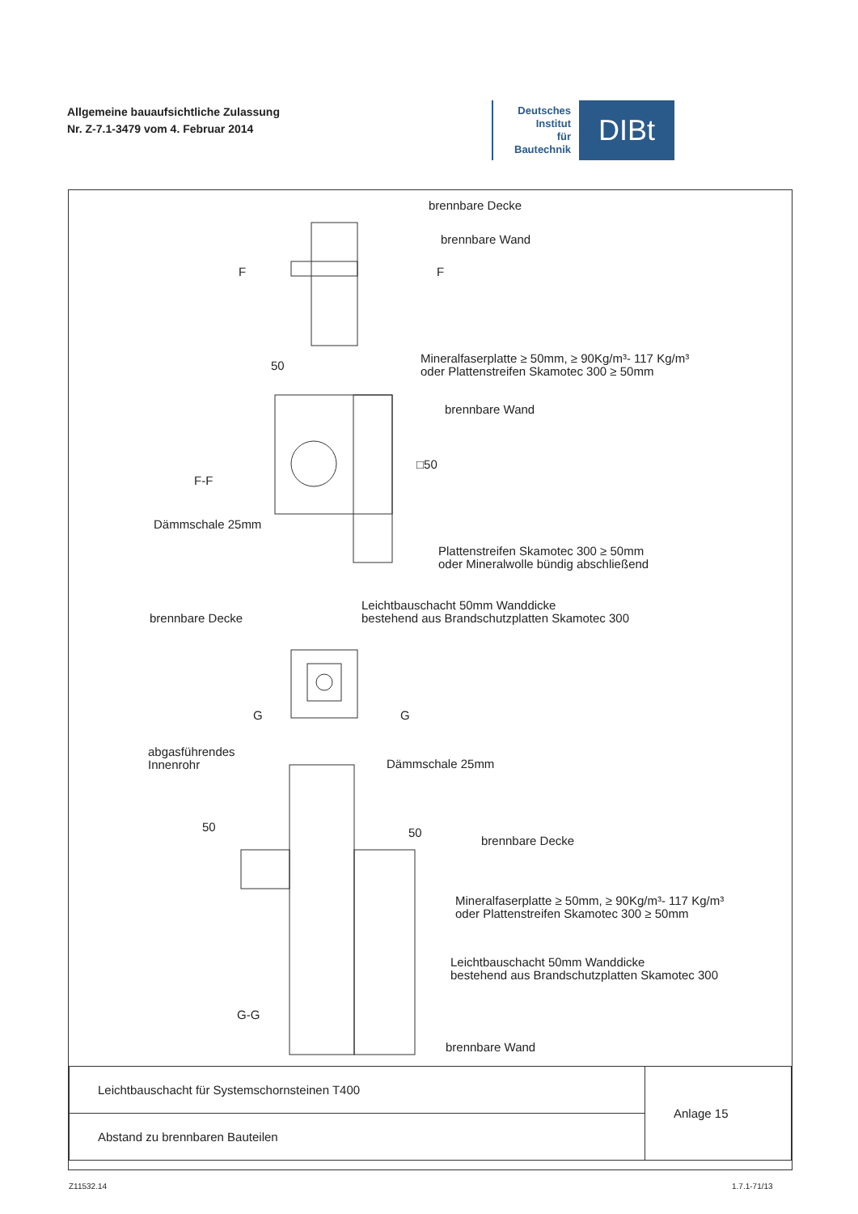Allgemeine bauaufsichtliche Zulassung
Nr. Z-7.1-3479 vom 4. Februar 2014
Deutsches
Institut
für
Bautechnik
DIBt
brennbare Decke
brennbare Wand
F F
50 Mineralfaserplatte ≥ 50mm, ≥ 90Kg/m³- 117 Kg/m³
oder Plattenstreifen Skamotec 300 ≥ 50mm
brennbare Wand
F-F
□50
Dämmschale 25mm
Plattenstreifen Skamotec 300 ≥ 50mm
oder Mineralwolle bündig abschließend
Leichtbauschacht 50mm Wanddicke
bestehend aus Brandschutzplatten Skamotec 300 brennbare Decke
G G
abgasführendes
Innenrohr Dämmschale 25mm
50 50
brennbare Decke
Mineralfaserplatte ≥ 50mm, ≥ 90Kg/m³- 117 Kg/m³
oder Plattenstreifen Skamotec 300 ≥ 50mm
Leichtbauschacht 50mm Wanddicke
bestehend aus Brandschutzplatten Skamotec 300
G-G
brennbare Wand
| Leichtbauschacht für Systemschornsteinen T400 | Anlage 15 |
| Abstand zu brennbaren Bauteilen | |
Z11532.14 1.7.1-71/13